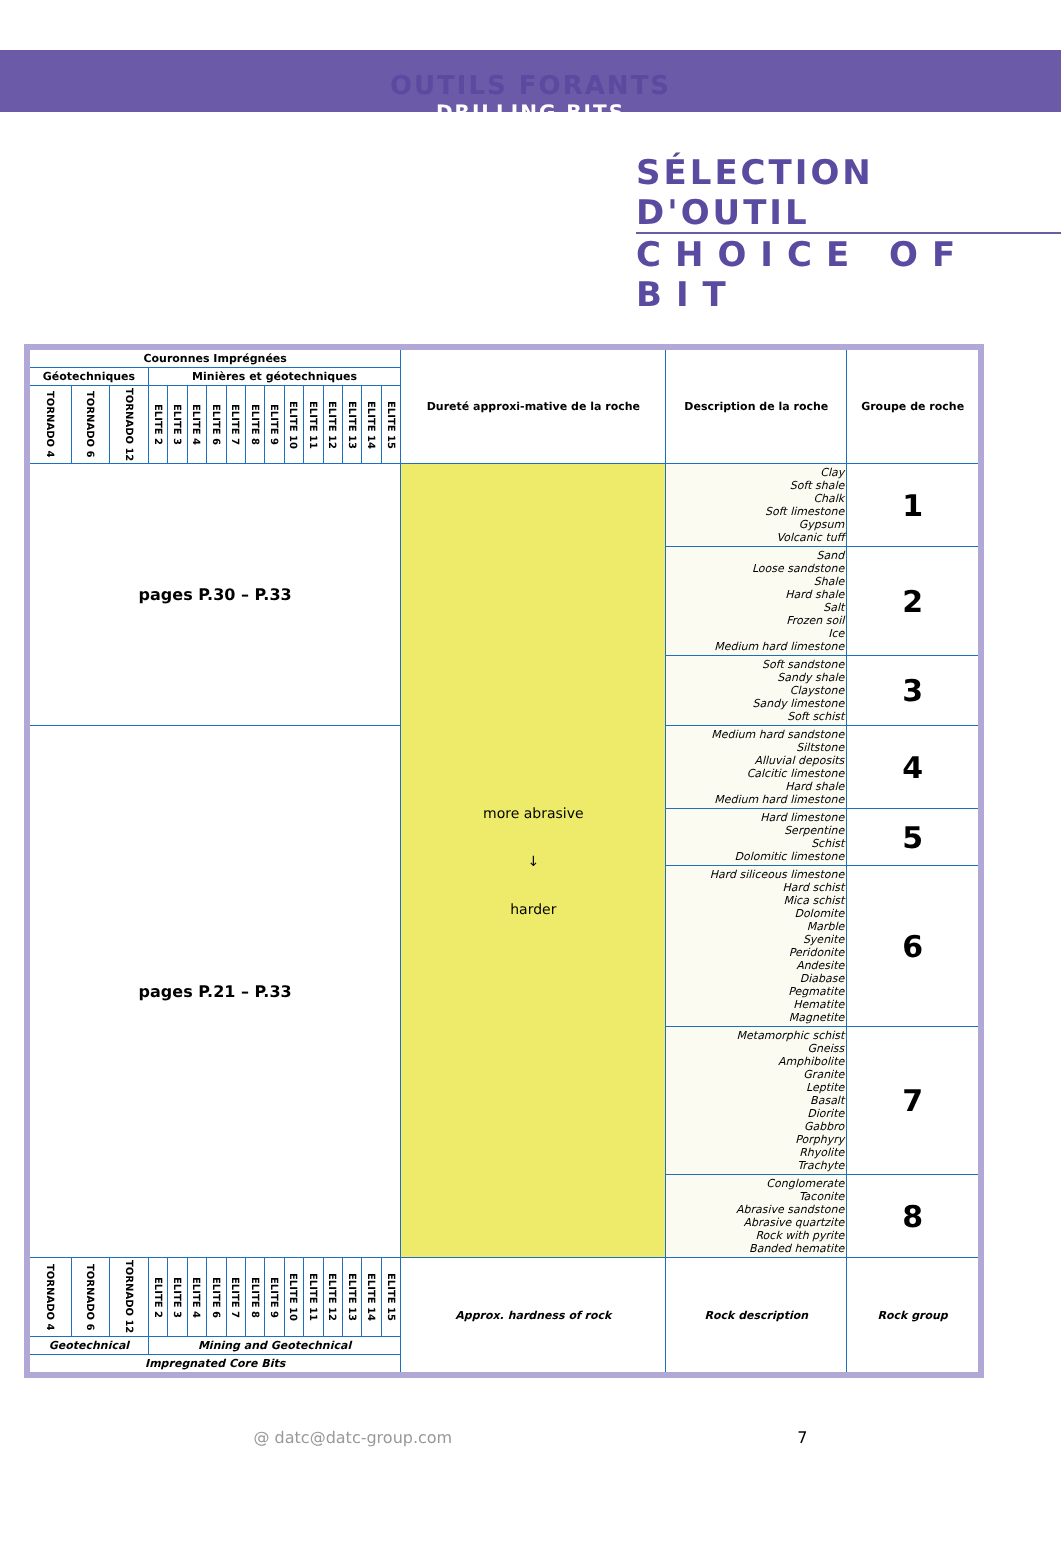OUTILS FORANTS
DRILLING BITS
SÉLECTION D'OUTIL
CHOICE OF BIT
| Couronnes Imprégnées | | | | | | | | | | | | | | | | Dureté approxi-mative de la roche | Description de la roche | Groupe de roche |
| --- | --- | --- | --- | --- | --- | --- | --- | --- | --- | --- | --- | --- | --- | --- | --- | --- | --- | --- |
| Géotechniques | | | Minières et géotechniques | | | | | | | | | | | | | | | |
| TORNADO 4 | TORNADO 6 | TORNADO 12 | ELITE 2 | ELITE 3 | ELITE 4 | ELITE 6 | ELITE 7 | ELITE 8 | ELITE 9 | ELITE 10 | ELITE 11 | ELITE 12 | ELITE 13 | ELITE 14 | ELITE 15 | | | |
| pages P.30 – P.33 | | | | | | | | | | | | | | | | more abrasive ↓ harder | Clay Soft shale Chalk Soft limestone Gypsum Volcanic tuff | 1 |
| | | | | | | | | | | | | | | | | | Sand Loose sandstone Shale Hard shale Salt Frozen soil Ice Medium hard limestone | 2 |
| | | | | | | | | | | | | | | | | | Soft sandstone Sandy shale Claystone Sandy limestone Soft schist | 3 |
| pages P.21 – P.33 | | | | | | | | | | | | | | | | | Medium hard sandstone Siltstone Alluvial deposits Calcitic limestone Hard shale Medium hard limestone | 4 |
| | | | | | | | | | | | | | | | | | Hard limestone Serpentine Schist Dolomitic limestone | 5 |
| | | | | | | | | | | | | | | | | | Hard siliceous limestone Hard schist Mica schist Dolomite Marble Syenite Peridonite Andesite Diabase Pegmatite Hematite Magnetite | 6 |
| | | | | | | | | | | | | | | | | | Metamorphic schist Gneiss Amphibolite Granite Leptite Basalt Diorite Gabbro Porphyry Rhyolite Trachyte | 7 |
| | | | | | | | | | | | | | | | | | Conglomerate Taconite Abrasive sandstone Abrasive quartzite Rock with pyrite Banded hematite | 8 |
| TORNADO 4 | TORNADO 6 | TORNADO 12 | ELITE 2 | ELITE 3 | ELITE 4 | ELITE 6 | ELITE 7 | ELITE 8 | ELITE 9 | ELITE 10 | ELITE 11 | ELITE 12 | ELITE 13 | ELITE 14 | ELITE 15 | Approx. hardness of rock | Rock description | Rock group |
| Geotechnical | | | Mining and Geotechnical | | | | | | | | | | | | | | | |
| Impregnated Core Bits | | | | | | | | | | | | | | | | | | |
@ datc@datc-group.com 7